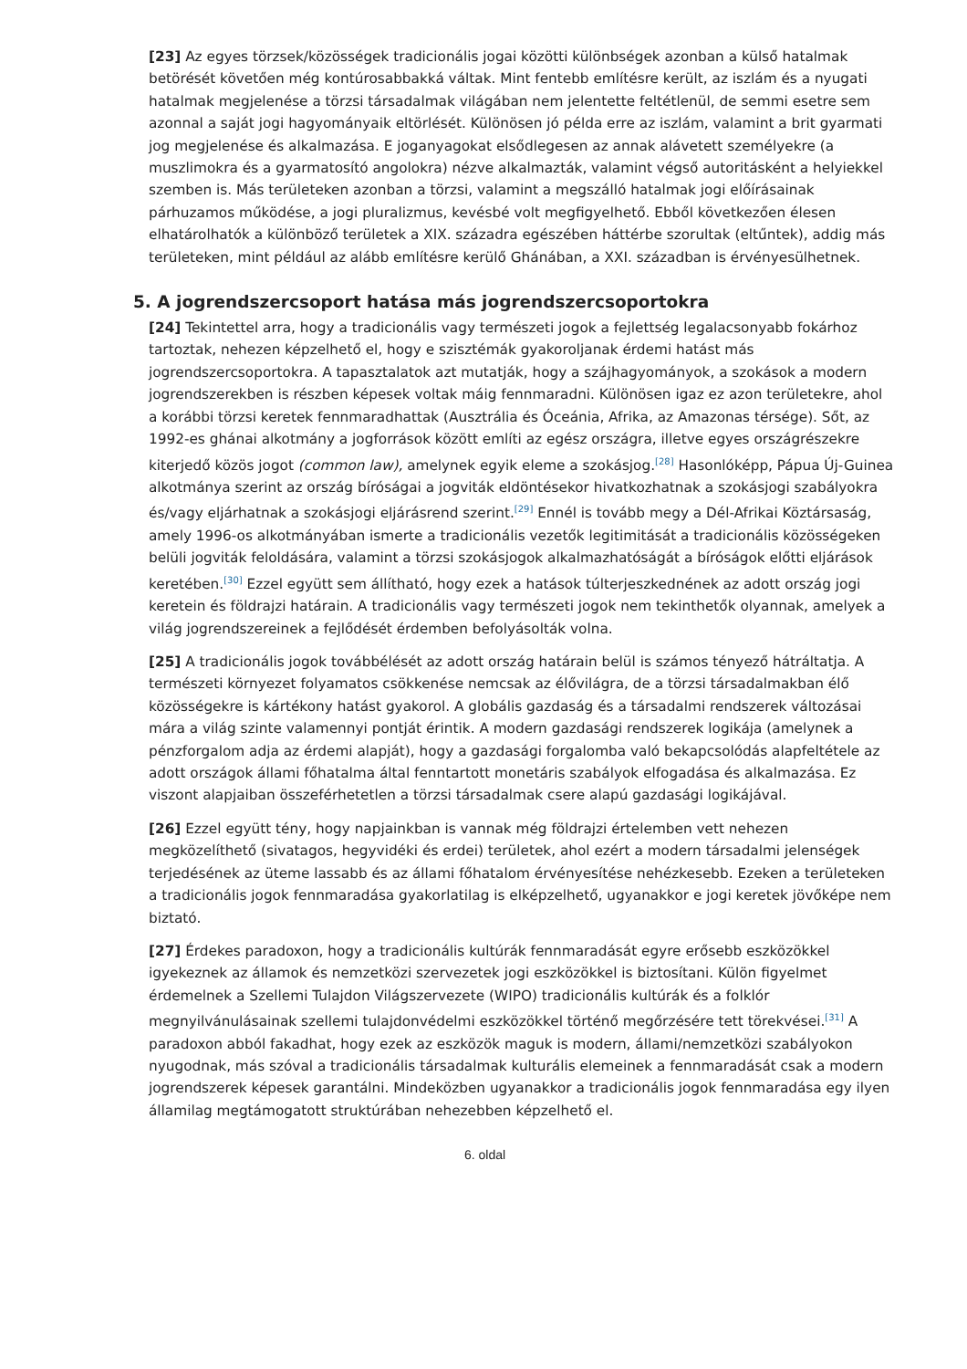[23] Az egyes törzsek/közösségek tradicionális jogai közötti különbségek azonban a külső hatalmak betörését követően még kontúrosabbakká váltak. Mint fentebb említésre került, az iszlám és a nyugati hatalmak megjelenése a törzsi társadalmak világában nem jelentette feltétlenül, de semmi esetre sem azonnal a saját jogi hagyományaik eltörlését. Különösen jó példa erre az iszlám, valamint a brit gyarmati jog megjelenése és alkalmazása. E joganyagokat elsődlegesen az annak alávetett személyekre (a muszlimokra és a gyarmatosító angolokra) nézve alkalmazták, valamint végső autoritásként a helyiekkel szemben is. Más területeken azonban a törzsi, valamint a megszálló hatalmak jogi előírásainak párhuzamos működése, a jogi pluralizmus, kevésbé volt megfigyelhető. Ebből következően élesen elhatárolhatók a különböző területek a XIX. századra egészében háttérbe szorultak (eltűntek), addig más területeken, mint például az alább említésre kerülő Ghánában, a XXI. században is érvényesülhetnek.
5. A jogrendszercsoport hatása más jogrendszercsoportokra
[24] Tekintettel arra, hogy a tradicionális vagy természeti jogok a fejlettség legalacsonyabb fokárhoz tartoztak, nehezen képzelhető el, hogy e szisztémák gyakoroljanak érdemi hatást más jogrendszercsoportokra. A tapasztalatok azt mutatják, hogy a szájhagyományok, a szokások a modern jogrendszerekben is részben képesek voltak máig fennmaradni. Különösen igaz ez azon területekre, ahol a korábbi törzsi keretek fennmaradhattak (Ausztrália és Óceánia, Afrika, az Amazonas térsége). Sőt, az 1992-es ghánai alkotmány a jogforrások között említi az egész országra, illetve egyes országrészekre kiterjedő közös jogot (common law), amelynek egyik eleme a szokásjog.<sup>[28]</sup> Hasonlóképp, Pápua Új-Guinea alkotmánya szerint az ország bíróságai a jogviták eldöntésekor hivatkozhatnak a szokásjogi szabályokra és/vagy eljárhatnak a szokásjogi eljárásrend szerint.<sup>[29]</sup> Ennél is tovább megy a Dél-Afrikai Köztársaság, amely 1996-os alkotmányában ismerte a tradicionális vezetők legitimitását a tradicionális közösségeken belüli jogviták feloldására, valamint a törzsi szokásjogok alkalmazhatóságát a bíróságok előtti eljárások keretében.<sup>[30]</sup> Ezzel együtt sem állítható, hogy ezek a hatások túlterjeszkednének az adott ország jogi keretein és földrajzi határain. A tradicionális vagy természeti jogok nem tekinthetők olyannak, amelyek a világ jogrendszereinek a fejlődését érdemben befolyásolták volna.
[25] A tradicionális jogok továbbélését az adott ország határain belül is számos tényező hátráltatja. A természeti környezet folyamatos csökkenése nemcsak az élővilágra, de a törzsi társadalmakban élő közösségekre is kártékony hatást gyakorol. A globális gazdaság és a társadalmi rendszerek változásai mára a világ szinte valamennyi pontját érintik. A modern gazdasági rendszerek logikája (amelynek a pénzforgalom adja az érdemi alapját), hogy a gazdasági forgalomba való bekapcsolódás alapfeltétele az adott országok állami főhatalma által fenntartott monetáris szabályok elfogadása és alkalmazása. Ez viszont alapjaiban összeférhetetlen a törzsi társadalmak csere alapú gazdasági logikájával.
[26] Ezzel együtt tény, hogy napjainkban is vannak még földrajzi értelemben vett nehezen megközelíthető (sivatagos, hegyvidéki és erdei) területek, ahol ezért a modern társadalmi jelenségek terjedésének az üteme lassabb és az állami főhatalom érvényesítése nehézkesebb. Ezeken a területeken a tradicionális jogok fennmaradása gyakorlatilag is elképzelhető, ugyanakkor e jogi keretek jövőképe nem biztató.
[27] Érdekes paradoxon, hogy a tradicionális kultúrák fennmaradását egyre erősebb eszközökkel igyekeznek az államok és nemzetközi szervezetek jogi eszközökkel is biztosítani. Külön figyelmet érdemelnek a Szellemi Tulajdon Világszervezete (WIPO) tradicionális kultúrák és a folklór megnyilvánulásainak szellemi tulajdonvédelmi eszközökkel történő megőrzésére tett törekvései.<sup>[31]</sup> A paradoxon abból fakadhat, hogy ezek az eszközök maguk is modern, állami/nemzetközi szabályokon nyugodnak, más szóval a tradicionális társadalmak kulturális elemeinek a fennmaradását csak a modern jogrendszerek képesek garantálni. Mindeközben ugyanakkor a tradicionális jogok fennmaradása egy ilyen államilag megtámogatott struktúrában nehezebben képzelhető el.
6. oldal